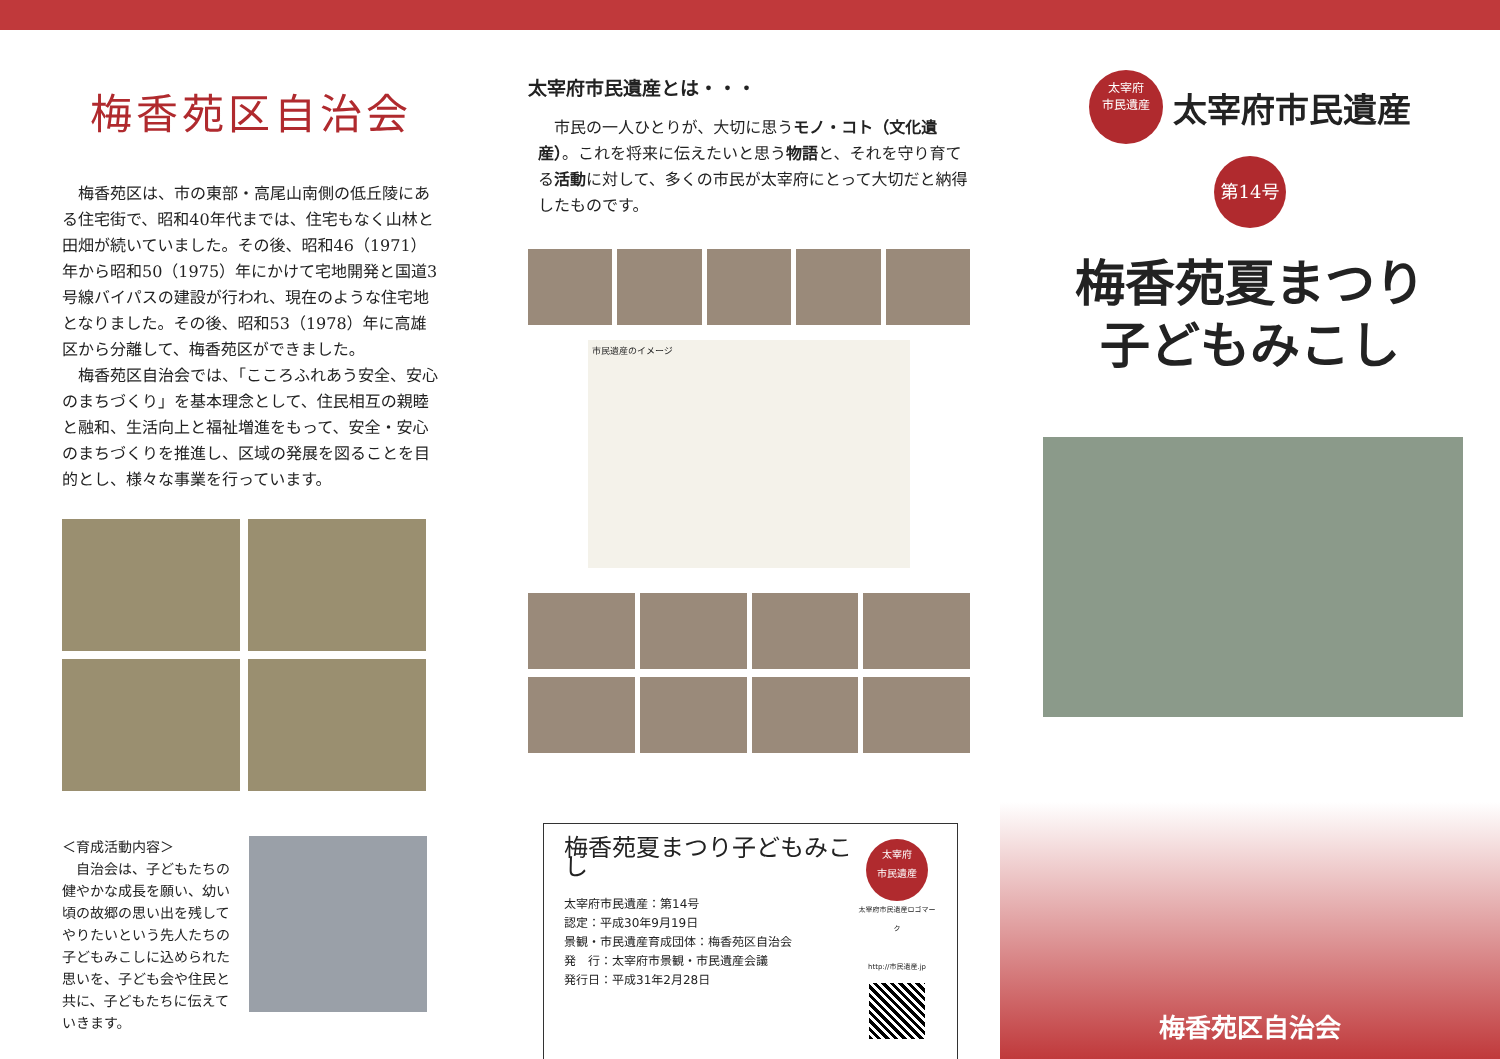梅香苑区自治会
　梅香苑区は、市の東部・高尾山南側の低丘陵にある住宅街で、昭和40年代までは、住宅もなく山林と田畑が続いていました。その後、昭和46（1971）年から昭和50（1975）年にかけて宅地開発と国道3号線バイパスの建設が行われ、現在のような住宅地となりました。その後、昭和53（1978）年に高雄区から分離して、梅香苑区ができました。
　梅香苑区自治会では、「こころふれあう安全、安心のまちづくり」を基本理念として、住民相互の親睦と融和、生活向上と福祉増進をもって、安全・安心のまちづくりを推進し、区域の発展を図ることを目的とし、様々な事業を行っています。
＜育成活動内容＞
　自治会は、子どもたちの健やかな成長を願い、幼い頃の故郷の思い出を残してやりたいという先人たちの子どもみこしに込められた思いを、子ども会や住民と共に、子どもたちに伝えていきます。
太宰府市民遺産とは・・・
　市民の一人ひとりが、大切に思うモノ・コト（文化遺産）。これを将来に伝えたいと思う物語と、それを守り育てる活動に対して、多くの市民が太宰府にとって大切だと納得したものです。
市民遺産のイメージ
梅香苑夏まつり子どもみこし
太宰府市民遺産：第14号
認定：平成30年9月19日
景観・市民遺産育成団体：梅香苑区自治会
発　行：太宰府市景観・市民遺産会議
発行日：平成31年2月28日
太宰府
市民遺産
太宰府市民遺産ロゴマーク
http://市民遺産.jp
太宰府
市民遺産
太宰府市民遺産
第14号
梅香苑夏まつり
子どもみこし
梅香苑区自治会